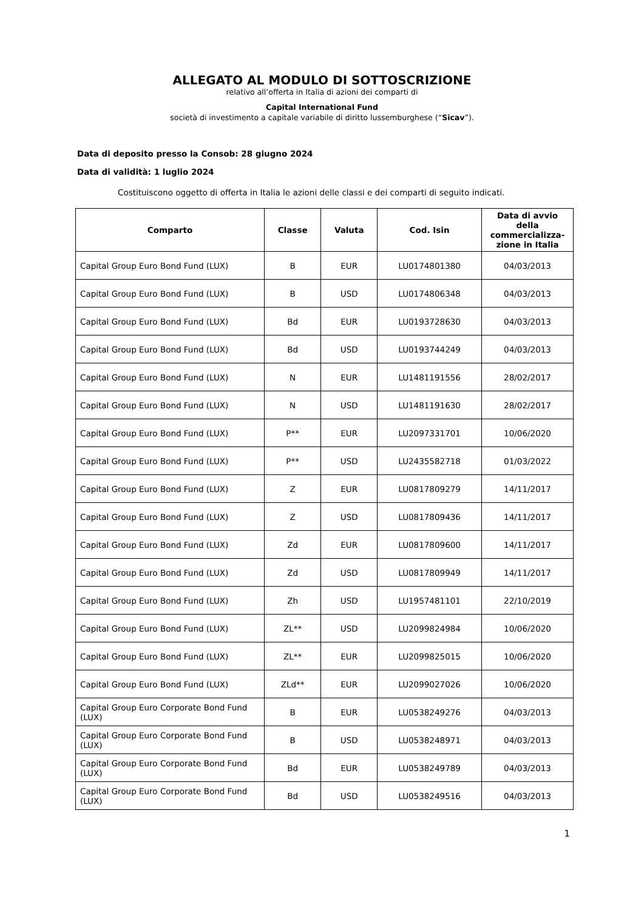ALLEGATO AL MODULO DI SOTTOSCRIZIONE
relativo all’offerta in Italia di azioni dei comparti di
Capital International Fund
società di investimento a capitale variabile di diritto lussemburghese (“Sicav”).
Data di deposito presso la Consob: 28 giugno 2024
Data di validità: 1 luglio 2024
Costituiscono oggetto di offerta in Italia le azioni delle classi e dei comparti di seguito indicati.
| Comparto | Classe | Valuta | Cod. Isin | Data di avvio della commercializza-zione in Italia |
| --- | --- | --- | --- | --- |
| Capital Group Euro Bond Fund (LUX) | B | EUR | LU0174801380 | 04/03/2013 |
| Capital Group Euro Bond Fund (LUX) | B | USD | LU0174806348 | 04/03/2013 |
| Capital Group Euro Bond Fund (LUX) | Bd | EUR | LU0193728630 | 04/03/2013 |
| Capital Group Euro Bond Fund (LUX) | Bd | USD | LU0193744249 | 04/03/2013 |
| Capital Group Euro Bond Fund (LUX) | N | EUR | LU1481191556 | 28/02/2017 |
| Capital Group Euro Bond Fund (LUX) | N | USD | LU1481191630 | 28/02/2017 |
| Capital Group Euro Bond Fund (LUX) | P** | EUR | LU2097331701 | 10/06/2020 |
| Capital Group Euro Bond Fund (LUX) | P** | USD | LU2435582718 | 01/03/2022 |
| Capital Group Euro Bond Fund (LUX) | Z | EUR | LU0817809279 | 14/11/2017 |
| Capital Group Euro Bond Fund (LUX) | Z | USD | LU0817809436 | 14/11/2017 |
| Capital Group Euro Bond Fund (LUX) | Zd | EUR | LU0817809600 | 14/11/2017 |
| Capital Group Euro Bond Fund (LUX) | Zd | USD | LU0817809949 | 14/11/2017 |
| Capital Group Euro Bond Fund (LUX) | Zh | USD | LU1957481101 | 22/10/2019 |
| Capital Group Euro Bond Fund (LUX) | ZL** | USD | LU2099824984 | 10/06/2020 |
| Capital Group Euro Bond Fund (LUX) | ZL** | EUR | LU2099825015 | 10/06/2020 |
| Capital Group Euro Bond Fund (LUX) | ZLd** | EUR | LU2099027026 | 10/06/2020 |
| Capital Group Euro Corporate Bond Fund (LUX) | B | EUR | LU0538249276 | 04/03/2013 |
| Capital Group Euro Corporate Bond Fund (LUX) | B | USD | LU0538248971 | 04/03/2013 |
| Capital Group Euro Corporate Bond Fund (LUX) | Bd | EUR | LU0538249789 | 04/03/2013 |
| Capital Group Euro Corporate Bond Fund (LUX) | Bd | USD | LU0538249516 | 04/03/2013 |
1